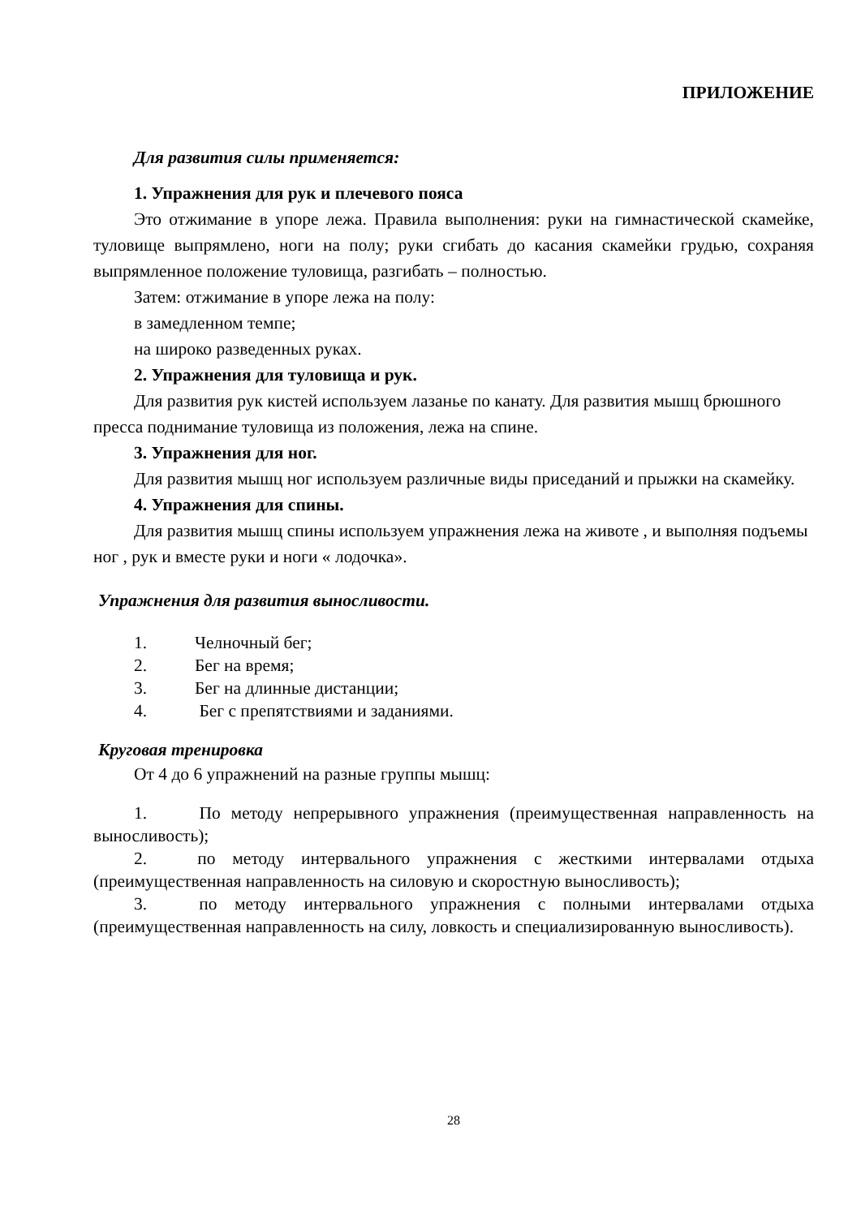ПРИЛОЖЕНИЕ
Для развития силы применяется:
1. Упражнения для рук и плечевого пояса
Это отжимание в упоре лежа. Правила выполнения: руки на гимнастической скамейке, туловище выпрямлено, ноги на полу; руки сгибать до касания скамейки грудью, сохраняя выпрямленное положение туловища, разгибать – полностью.
Затем: отжимание в упоре лежа на полу:
в замедленном темпе;
на широко разведенных руках.
2. Упражнения для туловища и рук.
Для развития рук кистей используем лазанье по канату. Для развития мышц брюшного пресса поднимание туловища из положения, лежа на спине.
3. Упражнения для ног.
Для развития мышц ног используем различные виды приседаний и прыжки на скамейку.
4. Упражнения для спины.
Для развития мышц спины используем упражнения лежа на животе , и выполняя подъемы ног , рук и вместе руки и ноги « лодочка».
Упражнения для развития выносливости.
1. Челночный бег;
2. Бег на время;
3. Бег на длинные дистанции;
4. Бег с препятствиями и заданиями.
Круговая тренировка
От 4 до 6 упражнений на разные группы мышц:
1. По методу непрерывного упражнения (преимущественная направленность на выносливость);
2. по методу интервального упражнения с жесткими интервалами отдыха (преимущественная направленность на силовую и скоростную выносливость);
3. по методу интервального упражнения с полными интервалами отдыха (преимущественная направленность на силу, ловкость и специализированную выносливость).
28